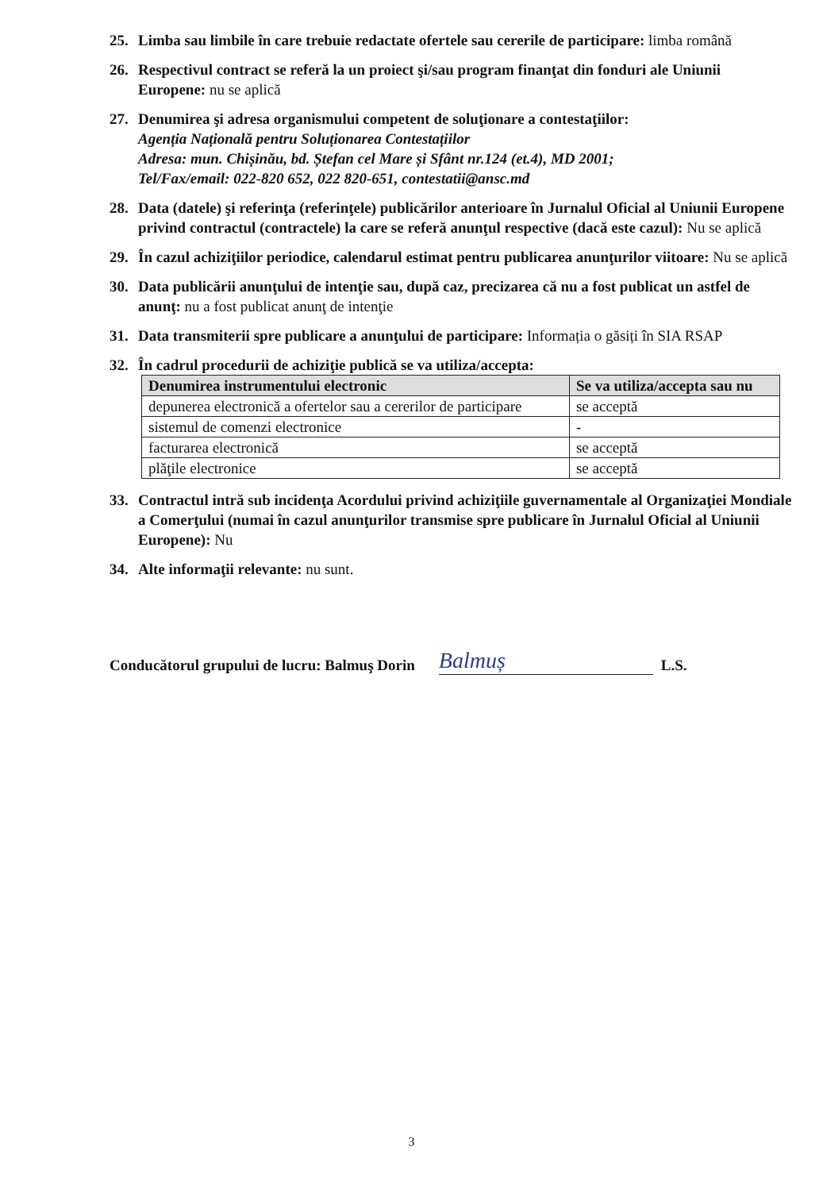25. Limba sau limbile în care trebuie redactate ofertele sau cererile de participare: limba română
26. Respectivul contract se referă la un proiect şi/sau program finanţat din fonduri ale Uniunii Europene: nu se aplică
27. Denumirea şi adresa organismului competent de soluţionare a contestaţiilor:
Agenția Națională pentru Soluționarea Contestațiilor
Adresa: mun. Chișinău, bd. Ștefan cel Mare și Sfânt nr.124 (et.4), MD 2001;
Tel/Fax/email: 022-820 652, 022 820-651, contestatii@ansc.md
28. Data (datele) şi referinţa (referinţele) publicărilor anterioare în Jurnalul Oficial al Uniunii Europene privind contractul (contractele) la care se referă anunţul respective (dacă este cazul): Nu se aplică
29. În cazul achiziţiilor periodice, calendarul estimat pentru publicarea anunţurilor viitoare: Nu se aplică
30. Data publicării anunţului de intenţie sau, după caz, precizarea că nu a fost publicat un astfel de anunţ: nu a fost publicat anunţ de intenţie
31. Data transmiterii spre publicare a anunţului de participare: Informația o găsiți în SIA RSAP
32. În cadrul procedurii de achiziţie publică se va utiliza/accepta:
| Denumirea instrumentului electronic | Se va utiliza/accepta sau nu |
| --- | --- |
| depunerea electronică a ofertelor sau a cererilor de participare | se acceptă |
| sistemul de comenzi electronice | - |
| facturarea electronică | se acceptă |
| plăţile electronice | se acceptă |
33. Contractul intră sub incidenţa Acordului privind achiziţiile guvernamentale al Organizaţiei Mondiale a Comerţului (numai în cazul anunţurilor transmise spre publicare în Jurnalul Oficial al Uniunii Europene): Nu
34. Alte informaţii relevante: nu sunt.
Conducătorul grupului de lucru: Balmuş Dorin
Balmuș
L.S.
3